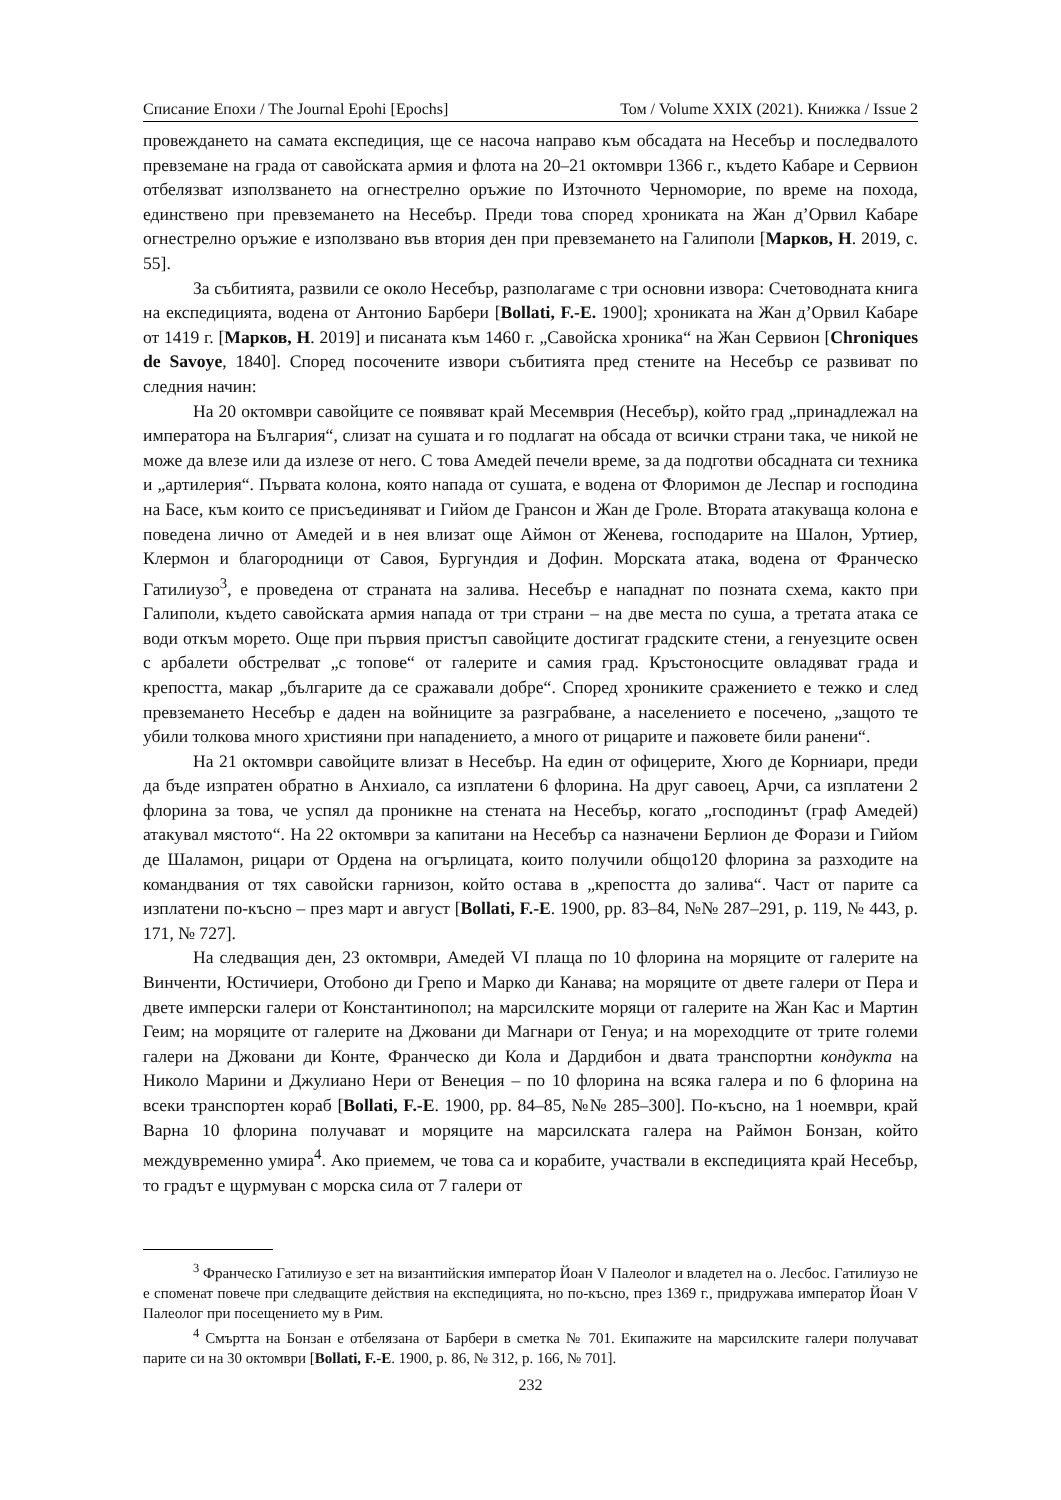Списание Епохи / The Journal Epohi [Epochs] Том / Volume XXIX (2021). Книжка / Issue 2
провеждането на самата експедиция, ще се насоча направо към обсадата на Несебър и последвалото превземане на града от савойската армия и флота на 20–21 октомври 1366 г., където Кабаре и Сервион отбелязват използването на огнестрелно оръжие по Източното Черноморие, по време на похода, единствено при превземането на Несебър. Преди това според хрониката на Жан д’Орвил Кабаре огнестрелно оръжие е използвано във втория ден при превземането на Галиполи [Марков, Н. 2019, с. 55].
За събитията, развили се около Несебър, разполагаме с три основни извора: Счетоводната книга на експедицията, водена от Антонио Барбери [Bollati, F.-E. 1900]; хрониката на Жан д’Орвил Кабаре от 1419 г. [Марков, Н. 2019] и писаната към 1460 г. „Савойска хроника“ на Жан Сервион [Chroniques de Savoye, 1840]. Според посочените извори събитията пред стените на Несебър се развиват по следния начин:
На 20 октомври савойците се появяват край Месемврия (Несебър), който град „принадлежал на императора на България“, слизат на сушата и го подлагат на обсада от всички страни така, че никой не може да влезе или да излезе от него. С това Амедей печели време, за да подготви обсадната си техника и „артилерия“. Първата колона, която напада от сушата, е водена от Флоримон де Леспар и господина на Басе, към които се присъединяват и Гийом де Грансон и Жан де Гроле. Втората атакуваща колона е поведена лично от Амедей и в нея влизат още Аймон от Женева, господарите на Шалон, Уртиер, Клермон и благородници от Савоя, Бургундия и Дофин. Морската атака, водена от Франческо Гатилиузо<sup>3</sup>, е проведена от страната на залива. Несебър е нападнат по позната схема, както при Галиполи, където савойската армия напада от три страни – на две места по суша, а третата атака се води откъм морето. Още при първия пристъп савойците достигат градските стени, а генуезците освен с арбалети обстрелват „с топове“ от галерите и самия град. Кръстоносците овладяват града и крепостта, макар „българите да се сражавали добре“. Според хрониките сражението е тежко и след превземането Несебър е даден на войниците за разграбване, а населението е посечено, „защото те убили толкова много християни при нападението, а много от рицарите и пажовете били ранени“.
На 21 октомври савойците влизат в Несебър. На един от офицерите, Хюго де Корниари, преди да бъде изпратен обратно в Анхиало, са изплатени 6 флорина. На друг савоец, Арчи, са изплатени 2 флорина за това, че успял да проникне на стената на Несебър, когато „господинът (граф Амедей) атакувал мястото“. На 22 октомври за капитани на Несебър са назначени Берлион де Форази и Гийом де Шаламон, рицари от Ордена на огърлицата, които получили общо120 флорина за разходите на командвания от тях савойски гарнизон, който остава в „крепостта до залива“. Част от парите са изплатени по-късно – през март и август [Bollati, F.-E. 1900, pp. 83–84, №№ 287–291, p. 119, № 443, p. 171, № 727].
На следващия ден, 23 октомври, Амедей VI плаща по 10 флорина на моряците от галерите на Винченти, Юстичиери, Отобоно ди Грепо и Марко ди Канава; на моряците от двете галери от Пера и двете имперски галери от Константинопол; на марсилските моряци от галерите на Жан Кас и Мартин Геим; на моряците от галерите на Джовани ди Магнари от Генуа; и на мореходците от трите големи галери на Джовани ди Конте, Франческо ди Кола и Дардибон и двата транспортни кондукта на Николо Марини и Джулиано Нери от Венеция – по 10 флорина на всяка галера и по 6 флорина на всеки транспортен кораб [Bollati, F.-E. 1900, pp. 84–85, №№ 285–300]. По-късно, на 1 ноември, край Варна 10 флорина получават и моряците на марсилската галера на Раймон Бонзан, който междувременно умира<sup>4</sup>. Ако приемем, че това са и корабите, участвали в експедицията край Несебър, то градът е щурмуван с морска сила от 7 галери от
<sup>3</sup> Франческо Гатилиузо е зет на византийския император Йоан V Палеолог и владетел на о. Лесбос. Гатилиузо не е споменат повече при следващите действия на експедицията, но по-късно, през 1369 г., придружава император Йоан V Палеолог при посещението му в Рим.
<sup>4</sup> Смъртта на Бонзан е отбелязана от Барбери в сметка № 701. Екипажите на марсилските галери получават парите си на 30 октомври [Bollati, F.-E. 1900, p. 86, № 312, p. 166, № 701].
232